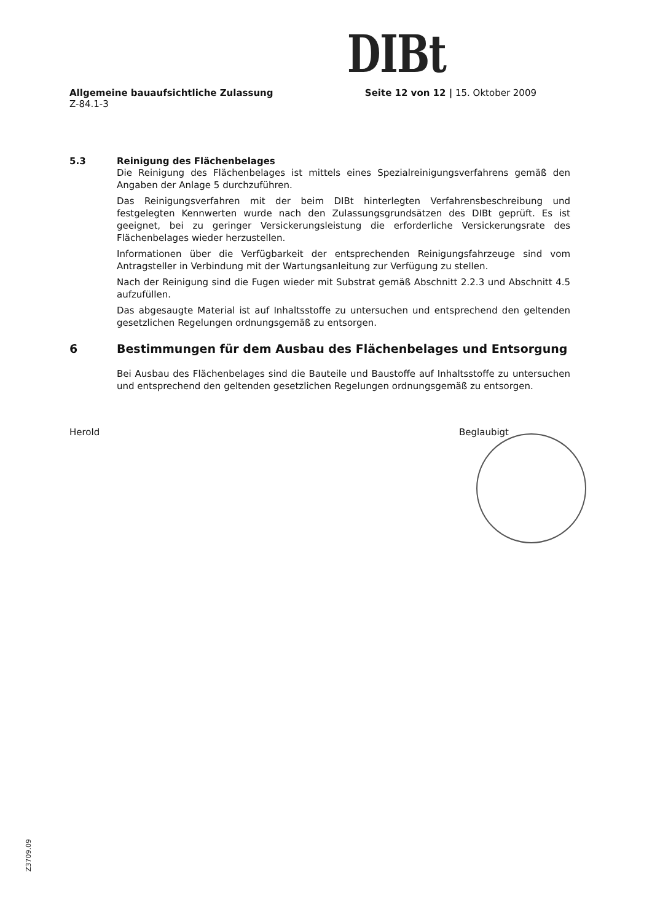DIBt
Allgemeine bauaufsichtliche Zulassung
Z-84.1-3
Seite 12 von 12 | 15. Oktober 2009
5.3 Reinigung des Flächenbelages
Die Reinigung des Flächenbelages ist mittels eines Spezialreinigungsverfahrens gemäß den Angaben der Anlage 5 durchzuführen.
Das Reinigungsverfahren mit der beim DIBt hinterlegten Verfahrensbeschreibung und festgelegten Kennwerten wurde nach den Zulassungsgrundsätzen des DIBt geprüft. Es ist geeignet, bei zu geringer Versickerungsleistung die erforderliche Versickerungsrate des Flächenbelages wieder herzustellen.
Informationen über die Verfügbarkeit der entsprechenden Reinigungsfahrzeuge sind vom Antragsteller in Verbindung mit der Wartungsanleitung zur Verfügung zu stellen.
Nach der Reinigung sind die Fugen wieder mit Substrat gemäß Abschnitt 2.2.3 und Abschnitt 4.5 aufzufüllen.
Das abgesaugte Material ist auf Inhaltsstoffe zu untersuchen und entsprechend den geltenden gesetzlichen Regelungen ordnungsgemäß zu entsorgen.
6 Bestimmungen für dem Ausbau des Flächenbelages und Entsorgung
Bei Ausbau des Flächenbelages sind die Bauteile und Baustoffe auf Inhaltsstoffe zu untersuchen und entsprechend den geltenden gesetzlichen Regelungen ordnungsgemäß zu entsorgen.
Herold Beglaubigt
Z3709.09